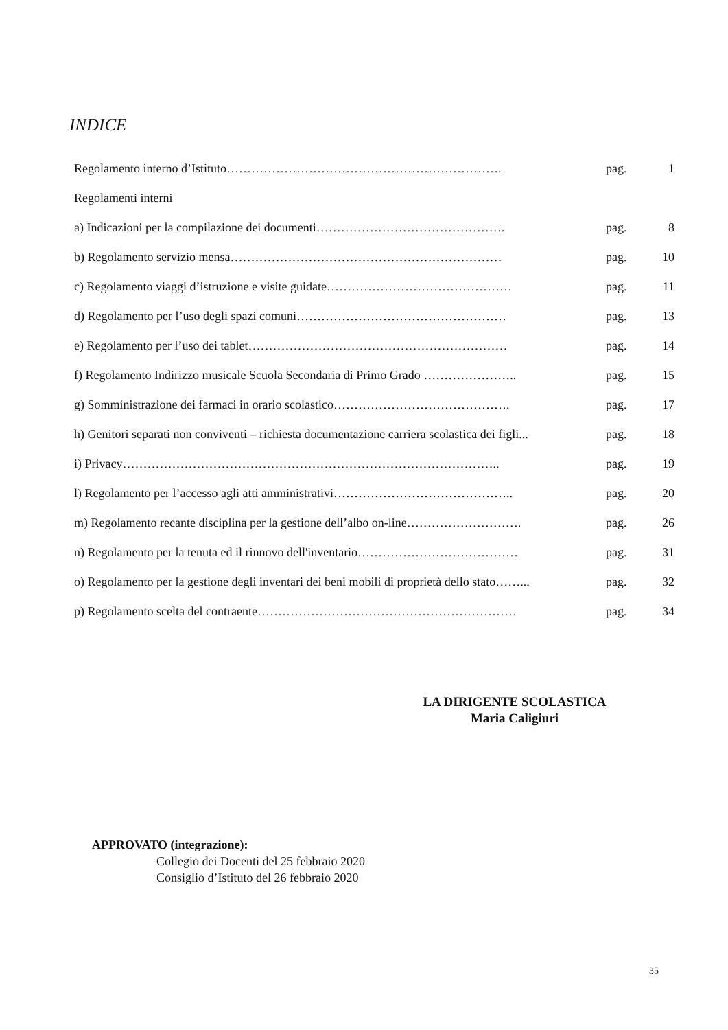INDICE
| Regolamento interno d’Istituto…………………………………………………………. | pag. | 1 |
| Regolamenti interni | | |
| a) Indicazioni per la compilazione dei documenti………………………………………. | pag. | 8 |
| b) Regolamento servizio mensa………………………………………………………… | pag. | 10 |
| c) Regolamento viaggi d’istruzione e visite guidate……………………………………… | pag. | 11 |
| d) Regolamento per l’uso degli spazi comuni…………………………………………… | pag. | 13 |
| e) Regolamento per l’uso dei tablet……………………………………………………… | pag. | 14 |
| f) Regolamento Indirizzo musicale Scuola Secondaria di Primo Grado ………………….. | pag. | 15 |
| g) Somministrazione dei farmaci in orario scolastico……………………………………. | pag. | 17 |
| h) Genitori separati non conviventi – richiesta documentazione carriera scolastica dei figli... | pag. | 18 |
| i) Privacy……………………………………………………………………………….. | pag. | 19 |
| l) Regolamento per l’accesso agli atti amministrativi…………………………………….. | pag. | 20 |
| m) Regolamento recante disciplina per la gestione dell’albo on-line………………………. | pag. | 26 |
| n) Regolamento per la tenuta ed il rinnovo dell'inventario………………………………… | pag. | 31 |
| o) Regolamento per la gestione degli inventari dei beni mobili di proprietà dello stato……... | pag. | 32 |
| p) Regolamento scelta del contraente……………………………………………………… | pag. | 34 |
LA DIRIGENTE SCOLASTICA
Maria Caligiuri
APPROVATO (integrazione):
Collegio dei Docenti del 25 febbraio 2020
Consiglio d’Istituto del 26 febbraio 2020
35